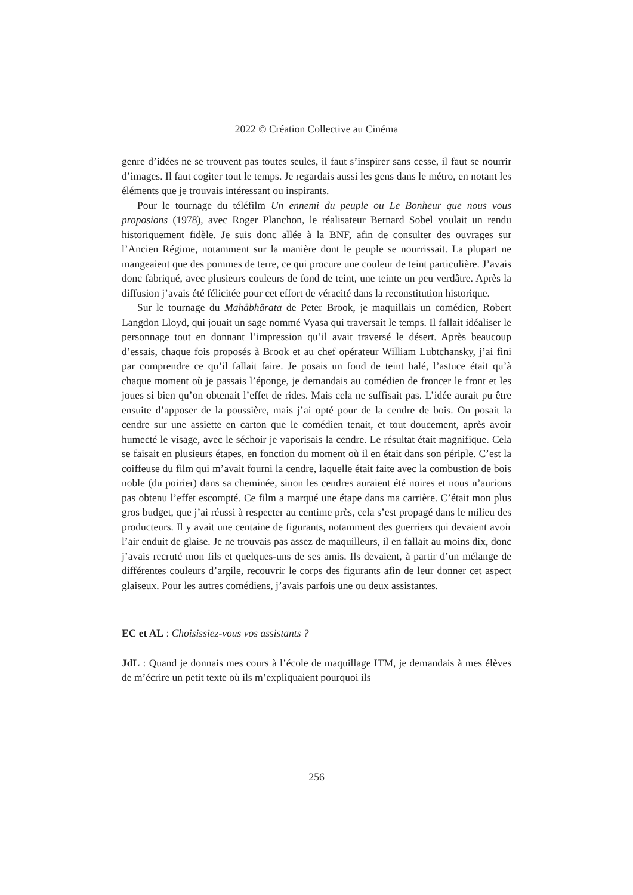2022 © Création Collective au Cinéma
genre d’idées ne se trouvent pas toutes seules, il faut s’inspirer sans cesse, il faut se nourrir d’images. Il faut cogiter tout le temps. Je regardais aussi les gens dans le métro, en notant les éléments que je trouvais intéressant ou inspirants.
Pour le tournage du téléfilm Un ennemi du peuple ou Le Bonheur que nous vous proposions (1978), avec Roger Planchon, le réalisateur Bernard Sobel voulait un rendu historiquement fidèle. Je suis donc allée à la BNF, afin de consulter des ouvrages sur l’Ancien Régime, notamment sur la manière dont le peuple se nourrissait. La plupart ne mangeaient que des pommes de terre, ce qui procure une couleur de teint particulière. J’avais donc fabriqué, avec plusieurs couleurs de fond de teint, une teinte un peu verdâtre. Après la diffusion j’avais été félicitée pour cet effort de véracité dans la reconstitution historique.
Sur le tournage du Mahâbhârata de Peter Brook, je maquillais un comédien, Robert Langdon Lloyd, qui jouait un sage nommé Vyasa qui traversait le temps. Il fallait idéaliser le personnage tout en donnant l’impression qu’il avait traversé le désert. Après beaucoup d’essais, chaque fois proposés à Brook et au chef opérateur William Lubtchansky, j’ai fini par comprendre ce qu’il fallait faire. Je posais un fond de teint halé, l’astuce était qu’à chaque moment où je passais l’éponge, je demandais au comédien de froncer le front et les joues si bien qu’on obtenait l’effet de rides. Mais cela ne suffisait pas. L’idée aurait pu être ensuite d’apposer de la poussière, mais j’ai opté pour de la cendre de bois. On posait la cendre sur une assiette en carton que le comédien tenait, et tout doucement, après avoir humecté le visage, avec le séchoir je vaporisais la cendre. Le résultat était magnifique. Cela se faisait en plusieurs étapes, en fonction du moment où il en était dans son périple. C’est la coiffeuse du film qui m’avait fourni la cendre, laquelle était faite avec la combustion de bois noble (du poirier) dans sa cheminée, sinon les cendres auraient été noires et nous n’aurions pas obtenu l’effet escompté. Ce film a marqué une étape dans ma carrière. C’était mon plus gros budget, que j’ai réussi à respecter au centime près, cela s’est propagé dans le milieu des producteurs. Il y avait une centaine de figurants, notamment des guerriers qui devaient avoir l’air enduit de glaise. Je ne trouvais pas assez de maquilleurs, il en fallait au moins dix, donc j’avais recruté mon fils et quelques-uns de ses amis. Ils devaient, à partir d’un mélange de différentes couleurs d’argile, recouvrir le corps des figurants afin de leur donner cet aspect glaiseux. Pour les autres comédiens, j’avais parfois une ou deux assistantes.
EC et AL : Choisissiez-vous vos assistants ?
JdL : Quand je donnais mes cours à l’école de maquillage ITM, je demandais à mes élèves de m’écrire un petit texte où ils m’expliquaient pourquoi ils
256